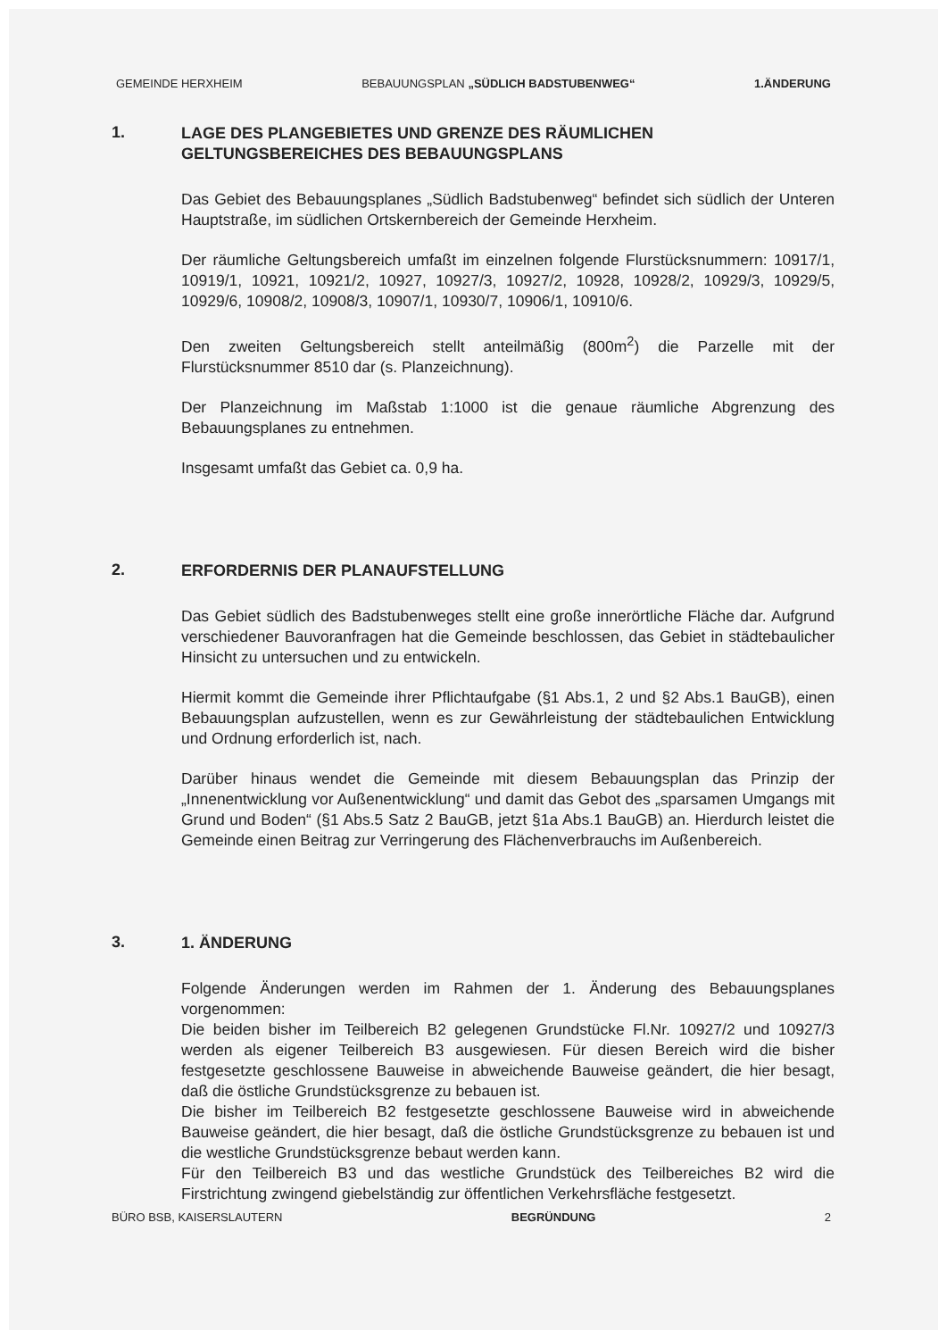GEMEINDE HERXHEIM BEBAUUNGSPLAN „SÜDLICH BADSTUBENWEG“1.ÄNDERUNG
1.
LAGE DES PLANGEBIETES UND GRENZE DES RÄUMLICHEN GELTUNGSBEREICHES DES BEBAUUNGSPLANS
Das Gebiet des Bebauungsplanes „Südlich Badstubenweg“ befindet sich südlich der Unteren Hauptstraße, im südlichen Ortskernbereich der Gemeinde Herxheim.
Der räumliche Geltungsbereich umfaßt im einzelnen folgende Flurstücksnummern: 10917/1, 10919/1, 10921, 10921/2, 10927, 10927/3, 10927/2, 10928, 10928/2, 10929/3, 10929/5, 10929/6, 10908/2, 10908/3, 10907/1, 10930/7, 10906/1, 10910/6.
Den zweiten Geltungsbereich stellt anteilmäßig (800m<sup>2</sup>) die Parzelle mit der Flurstücksnummer 8510 dar (s. Planzeichnung).
Der Planzeichnung im Maßstab 1:1000 ist die genaue räumliche Abgrenzung des Bebauungsplanes zu entnehmen.
Insgesamt umfaßt das Gebiet ca. 0,9 ha.
2.
ERFORDERNIS DER PLANAUFSTELLUNG
Das Gebiet südlich des Badstubenweges stellt eine große innerörtliche Fläche dar. Aufgrund verschiedener Bauvoranfragen hat die Gemeinde beschlossen, das Gebiet in städtebaulicher Hinsicht zu untersuchen und zu entwickeln.
Hiermit kommt die Gemeinde ihrer Pflichtaufgabe (§1 Abs.1, 2 und §2 Abs.1 BauGB), einen Bebauungsplan aufzustellen, wenn es zur Gewährleistung der städtebaulichen Entwicklung und Ordnung erforderlich ist, nach.
Darüber hinaus wendet die Gemeinde mit diesem Bebauungsplan das Prinzip der „Innenentwicklung vor Außenentwicklung“ und damit das Gebot des „sparsamen Umgangs mit Grund und Boden“ (§1 Abs.5 Satz 2 BauGB, jetzt §1a Abs.1 BauGB) an. Hierdurch leistet die Gemeinde einen Beitrag zur Verringerung des Flächenverbrauchs im Außenbereich.
3.
1. ÄNDERUNG
Folgende Änderungen werden im Rahmen der 1. Änderung des Bebauungsplanes vorgenommen:
Die beiden bisher im Teilbereich B2 gelegenen Grundstücke Fl.Nr. 10927/2 und 10927/3 werden als eigener Teilbereich B3 ausgewiesen. Für diesen Bereich wird die bisher festgesetzte geschlossene Bauweise in abweichende Bauweise geändert, die hier besagt, daß die östliche Grundstücksgrenze zu bebauen ist.
Die bisher im Teilbereich B2 festgesetzte geschlossene Bauweise wird in abweichende Bauweise geändert, die hier besagt, daß die östliche Grundstücksgrenze zu bebauen ist und die westliche Grundstücksgrenze bebaut werden kann.
Für den Teilbereich B3 und das westliche Grundstück des Teilbereiches B2 wird die Firstrichtung zwingend giebelständig zur öffentlichen Verkehrsfläche festgesetzt.
BÜRO BSB, KAISERSLAUTERN BEGRÜNDUNG 2